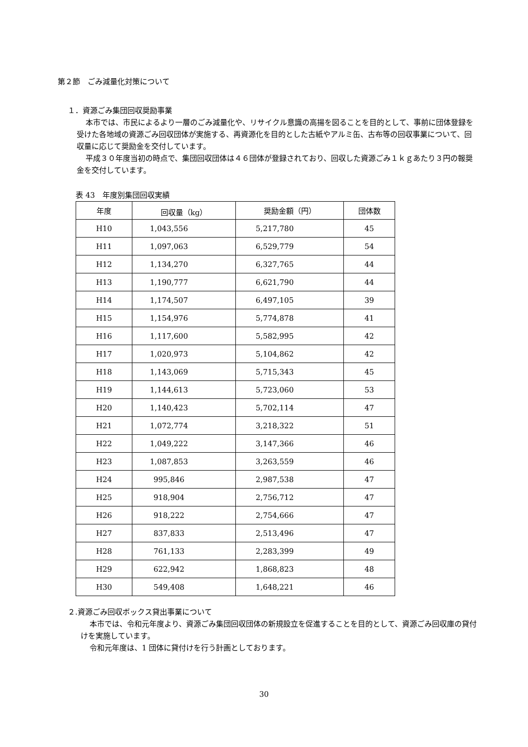第２節　ごみ減量化対策について
１．資源ごみ集団回収奨励事業
本市では、市民によるより一層のごみ減量化や、リサイクル意識の高揚を図ることを目的として、事前に団体登録を受けた各地域の資源ごみ回収団体が実施する、再資源化を目的とした古紙やアルミ缶、古布等の回収事業について、回収量に応じて奨励金を交付しています。
平成３０年度当初の時点で、集団回収団体は４６団体が登録されており、回収した資源ごみ１ｋｇあたり３円の報奨金を交付しています。
表 43　年度別集団回収実績
| 年度 | 回収量（kg） | 奨励金額（円） | 団体数 |
| --- | --- | --- | --- |
| H10 | 1,043,556 | 5,217,780 | 45 |
| H11 | 1,097,063 | 6,529,779 | 54 |
| H12 | 1,134,270 | 6,327,765 | 44 |
| H13 | 1,190,777 | 6,621,790 | 44 |
| H14 | 1,174,507 | 6,497,105 | 39 |
| H15 | 1,154,976 | 5,774,878 | 41 |
| H16 | 1,117,600 | 5,582,995 | 42 |
| H17 | 1,020,973 | 5,104,862 | 42 |
| H18 | 1,143,069 | 5,715,343 | 45 |
| H19 | 1,144,613 | 5,723,060 | 53 |
| H20 | 1,140,423 | 5,702,114 | 47 |
| H21 | 1,072,774 | 3,218,322 | 51 |
| H22 | 1,049,222 | 3,147,366 | 46 |
| H23 | 1,087,853 | 3,263,559 | 46 |
| H24 | 995,846 | 2,987,538 | 47 |
| H25 | 918,904 | 2,756,712 | 47 |
| H26 | 918,222 | 2,754,666 | 47 |
| H27 | 837,833 | 2,513,496 | 47 |
| H28 | 761,133 | 2,283,399 | 49 |
| H29 | 622,942 | 1,868,823 | 48 |
| H30 | 549,408 | 1,648,221 | 46 |
２.資源ごみ回収ボックス貸出事業について
本市では、令和元年度より、資源ごみ集団回収団体の新規設立を促進することを目的として、資源ごみ回収庫の貸付けを実施しています。
令和元年度は、1 団体に貸付けを行う計画としております。
30